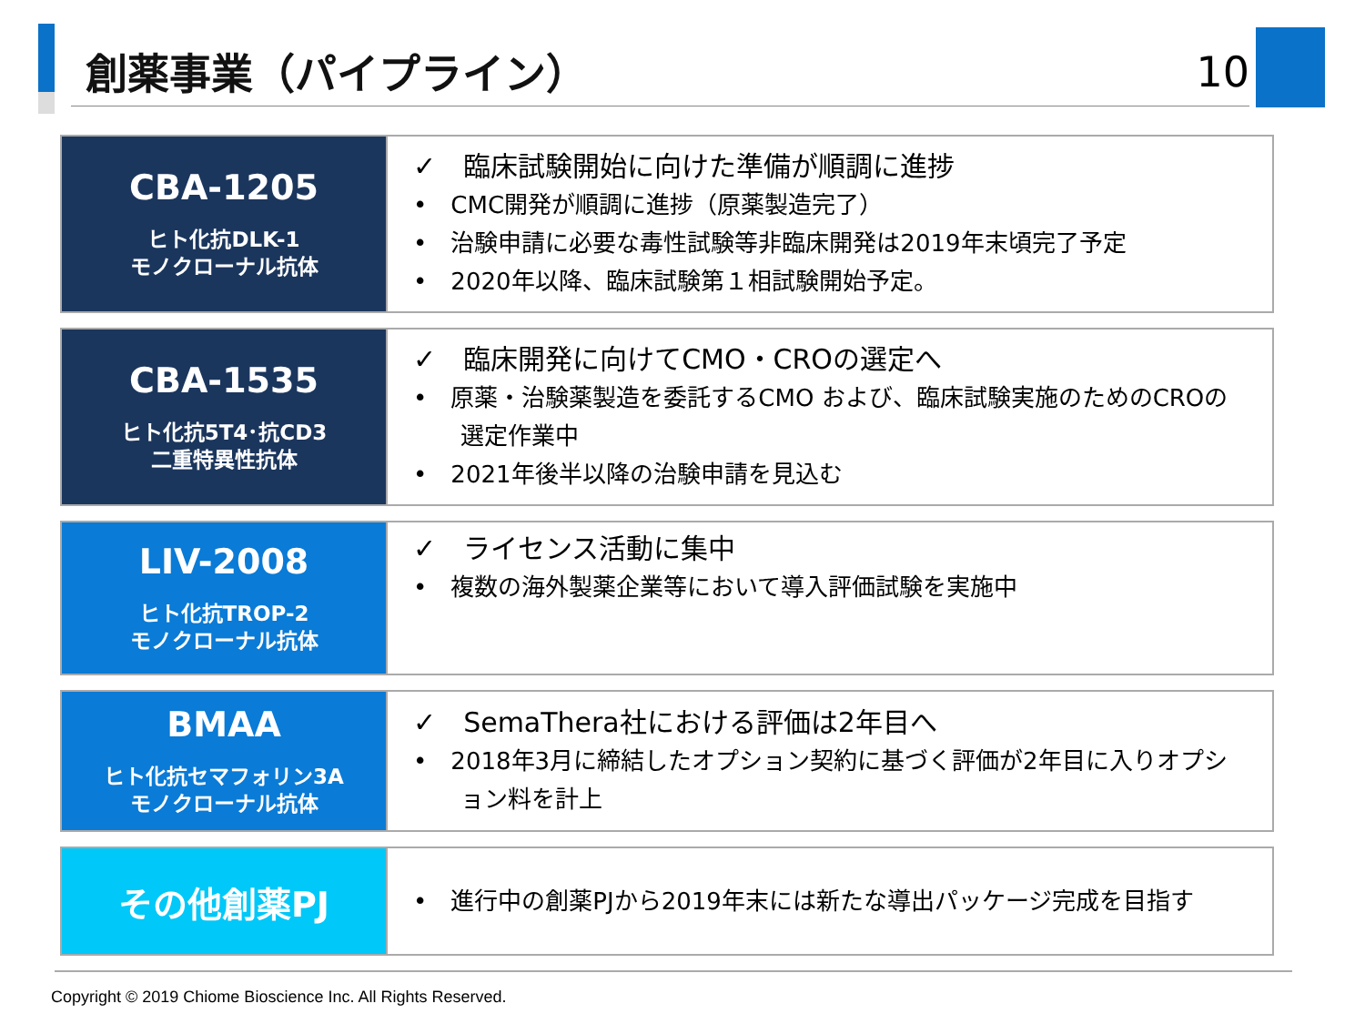創薬事業（パイプライン）
10
| CBA-1205 ヒト化抗DLK-1 モノクローナル抗体 | ✓ 臨床試験開始に向けた準備が順調に進捗 • CMC開発が順調に進捗（原薬製造完了） • 治験申請に必要な毒性試験等非臨床開発は2019年末頃完了予定 • 2020年以降、臨床試験第１相試験開始予定。 |
| CBA-1535 ヒト化抗5T4･抗CD3 二重特異性抗体 | ✓ 臨床開発に向けてCMO・CROの選定へ • 原薬・治験薬製造を委託するCMO および、臨床試験実施のためのCROの選定作業中 • 2021年後半以降の治験申請を見込む |
| LIV-2008 ヒト化抗TROP-2 モノクローナル抗体 | ✓ ライセンス活動に集中 • 複数の海外製薬企業等において導入評価試験を実施中 |
| BMAA ヒト化抗セマフォリン3A モノクローナル抗体 | ✓ SemaThera社における評価は2年目へ • 2018年3月に締結したオプション契約に基づく評価が2年目に入りオプション料を計上 |
| その他創薬PJ | • 進行中の創薬PJから2019年末には新たな導出パッケージ完成を目指す |
Copyright © 2019 Chiome Bioscience Inc. All Rights Reserved.